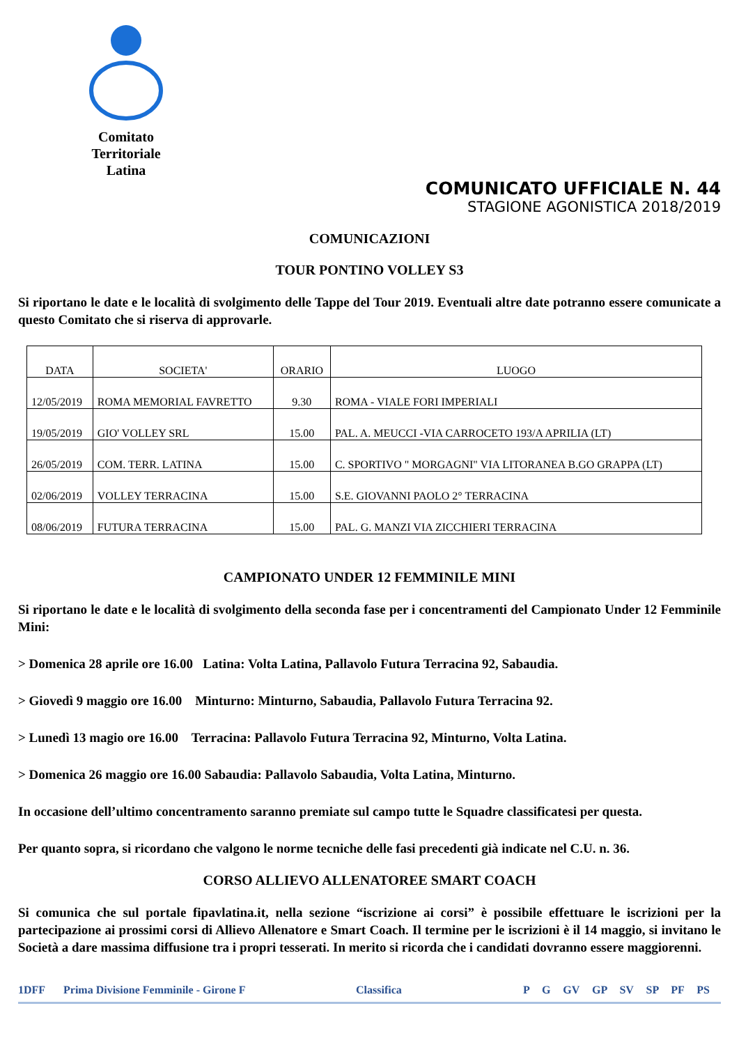Comitato
Territoriale
Latina
COMUNICATO UFFICIALE N. 44
STAGIONE AGONISTICA 2018/2019
COMUNICAZIONI
TOUR PONTINO VOLLEY S3
Si riportano le date e le località di svolgimento delle Tappe del Tour 2019. Eventuali altre date potranno essere comunicate a questo Comitato che si riserva di approvarle.
| DATA | SOCIETA' | ORARIO | LUOGO |
| --- | --- | --- | --- |
| 12/05/2019 | ROMA MEMORIAL FAVRETTO | 9.30 | ROMA - VIALE FORI IMPERIALI |
| 19/05/2019 | GIO' VOLLEY SRL | 15.00 | PAL. A. MEUCCI -VIA CARROCETO 193/A APRILIA (LT) |
| 26/05/2019 | COM. TERR. LATINA | 15.00 | C. SPORTIVO " MORGAGNI" VIA LITORANEA B.GO GRAPPA (LT) |
| 02/06/2019 | VOLLEY TERRACINA | 15.00 | S.E. GIOVANNI PAOLO 2° TERRACINA |
| 08/06/2019 | FUTURA TERRACINA | 15.00 | PAL. G. MANZI VIA ZICCHIERI TERRACINA |
CAMPIONATO UNDER 12 FEMMINILE MINI
Si riportano le date e le località di svolgimento della seconda fase per i concentramenti del Campionato Under 12 Femminile Mini:
> Domenica 28 aprile ore 16.00 Latina: Volta Latina, Pallavolo Futura Terracina 92, Sabaudia.
> Giovedì 9 maggio ore 16.00 Minturno: Minturno, Sabaudia, Pallavolo Futura Terracina 92.
> Lunedì 13 magio ore 16.00 Terracina: Pallavolo Futura Terracina 92, Minturno, Volta Latina.
> Domenica 26 maggio ore 16.00 Sabaudia: Pallavolo Sabaudia, Volta Latina, Minturno.
In occasione dell’ultimo concentramento saranno premiate sul campo tutte le Squadre classificatesi per questa.
Per quanto sopra, si ricordano che valgono le norme tecniche delle fasi precedenti già indicate nel C.U. n. 36.
CORSO ALLIEVO ALLENATOREE SMART COACH
Si comunica che sul portale fipavlatina.it, nella sezione “iscrizione ai corsi” è possibile effettuare le iscrizioni per la partecipazione ai prossimi corsi di Allievo Allenatore e Smart Coach. Il termine per le iscrizioni è il 14 maggio, si invitano le Società a dare massima diffusione tra i propri tesserati. In merito si ricorda che i candidati dovranno essere maggiorenni.
1DFF Prima Divisione Femminile - Girone F Classifica P G GV GP SV SP PF PS